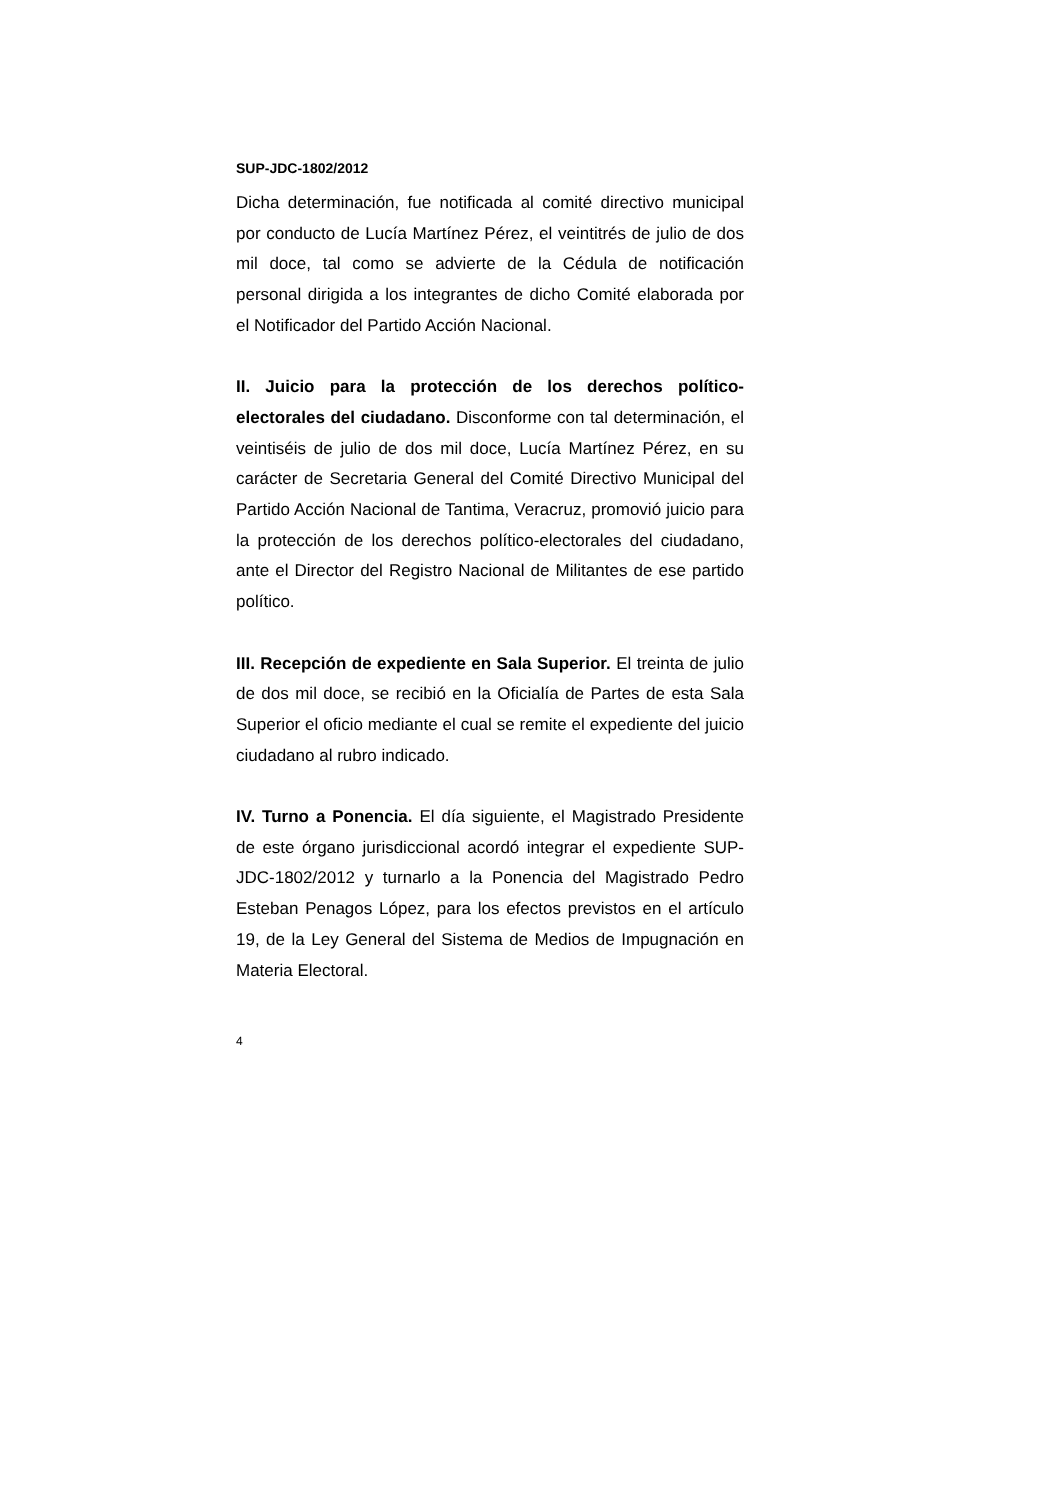SUP-JDC-1802/2012
Dicha determinación, fue notificada al comité directivo municipal por conducto de Lucía Martínez Pérez, el veintitrés de julio de dos mil doce, tal como se advierte de la Cédula de notificación personal dirigida a los integrantes de dicho Comité elaborada por el Notificador del Partido Acción Nacional.
II. Juicio para la protección de los derechos político-electorales del ciudadano. Disconforme con tal determinación, el veintiséis de julio de dos mil doce, Lucía Martínez Pérez, en su carácter de Secretaria General del Comité Directivo Municipal del Partido Acción Nacional de Tantima, Veracruz, promovió juicio para la protección de los derechos político-electorales del ciudadano, ante el Director del Registro Nacional de Militantes de ese partido político.
III. Recepción de expediente en Sala Superior. El treinta de julio de dos mil doce, se recibió en la Oficialía de Partes de esta Sala Superior el oficio mediante el cual se remite el expediente del juicio ciudadano al rubro indicado.
IV. Turno a Ponencia. El día siguiente, el Magistrado Presidente de este órgano jurisdiccional acordó integrar el expediente SUP-JDC-1802/2012 y turnarlo a la Ponencia del Magistrado Pedro Esteban Penagos López, para los efectos previstos en el artículo 19, de la Ley General del Sistema de Medios de Impugnación en Materia Electoral.
4